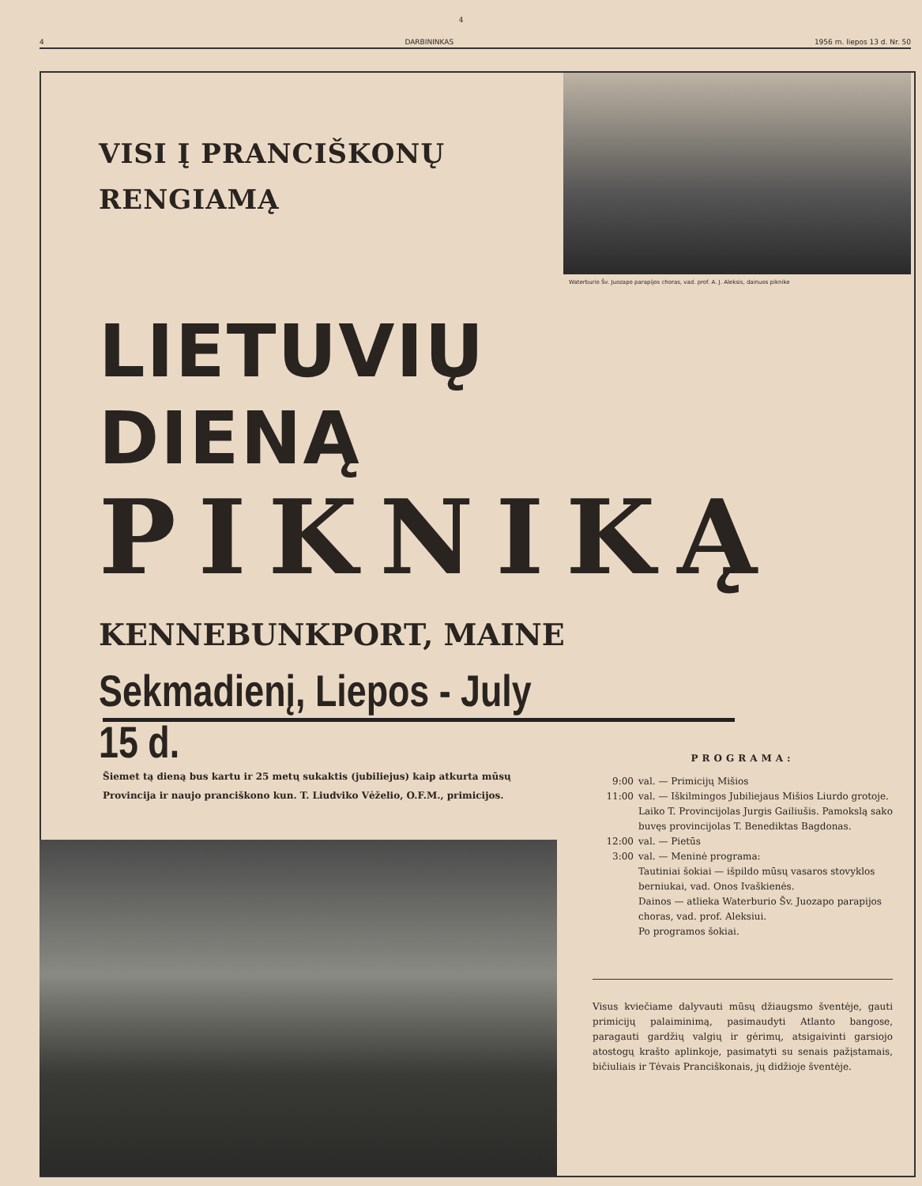4
4 DARBININKAS 1956 m. liepos 13 d. Nr. 50
VISI Į PRANCIŠKONŲ
RENGIAMĄ
Waterburio Šv. Juozapo parapijos choras, vad. prof. A. J. Aleksis, dainuos piknike
LIETUVIŲ DIENĄ
PIKNIKĄ
KENNEBUNKPORT, MAINE
Sekmadienį, Liepos - July 15 d.
Šiemet tą dieną bus kartu ir 25 metų sukaktis (jubiliejus) kaip atkurta mūsų Provincija ir naujo pranciškono kun. T. Liudviko Vėželio, O.F.M., primicijos.
PROGRAMA:
9:00 val. — Primicijų Mišios
11:00 val. — Iškilmingos Jubiliejaus Mišios Liurdo grotoje. Laiko T. Provincijolas Jurgis Gailiušis. Pamokslą sako buvęs provincijolas T. Benediktas Bagdonas.
12:00 val. — Pietūs
3:00 val. — Meninė programa:
Tautiniai šokiai — išpildo mūsų vasaros stovyklos berniukai, vad. Onos Ivaškienės.
Dainos — atlieka Waterburio Šv. Juozapo parapijos choras, vad. prof. Aleksiui.
Po programos šokiai.
Visus kviečiame dalyvauti mūsų džiaugsmo šventėje, gauti primicijų palaiminimą, pasimaudyti Atlanto bangose, paragauti gardžių valgių ir gėrimų, atsigaivinti garsiojo atostogų krašto aplinkoje, pasimatyti su senais pažįstamais, bičiuliais ir Tėvais Pranciškonais, jų didžioje šventėje.